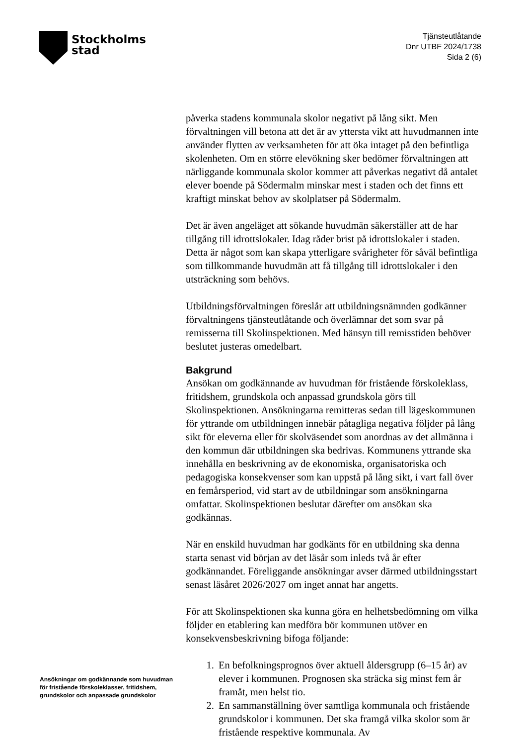Stockholms
stad
Tjänsteutlåtande
Dnr UTBF 2024/1738
Sida 2 (6)
påverka stadens kommunala skolor negativt på lång sikt. Men förvaltningen vill betona att det är av yttersta vikt att huvudmannen inte använder flytten av verksamheten för att öka intaget på den befintliga skolenheten. Om en större elevökning sker bedömer förvaltningen att närliggande kommunala skolor kommer att påverkas negativt då antalet elever boende på Södermalm minskar mest i staden och det finns ett kraftigt minskat behov av skolplatser på Södermalm.
Det är även angeläget att sökande huvudmän säkerställer att de har tillgång till idrottslokaler. Idag råder brist på idrottslokaler i staden. Detta är något som kan skapa ytterligare svårigheter för såväl befintliga som tillkommande huvudmän att få tillgång till idrottslokaler i den utsträckning som behövs.
Utbildningsförvaltningen föreslår att utbildningsnämnden godkänner förvaltningens tjänsteutlåtande och överlämnar det som svar på remisserna till Skolinspektionen. Med hänsyn till remisstiden behöver beslutet justeras omedelbart.
Bakgrund
Ansökan om godkännande av huvudman för fristående förskoleklass, fritidshem, grundskola och anpassad grundskola görs till Skolinspektionen. Ansökningarna remitteras sedan till lägeskommunen för yttrande om utbildningen innebär påtagliga negativa följder på lång sikt för eleverna eller för skolväsendet som anordnas av det allmänna i den kommun där utbildningen ska bedrivas. Kommunens yttrande ska innehålla en beskrivning av de ekonomiska, organisatoriska och pedagogiska konsekvenser som kan uppstå på lång sikt, i vart fall över en femårsperiod, vid start av de utbildningar som ansökningarna omfattar. Skolinspektionen beslutar därefter om ansökan ska godkännas.
När en enskild huvudman har godkänts för en utbildning ska denna starta senast vid början av det läsår som inleds två år efter godkännandet. Föreliggande ansökningar avser därmed utbildningsstart senast läsåret 2026/2027 om inget annat har angetts.
För att Skolinspektionen ska kunna göra en helhetsbedömning om vilka följder en etablering kan medföra bör kommunen utöver en konsekvensbeskrivning bifoga följande:
1. En befolkningsprognos över aktuell åldersgrupp (6–15 år) av elever i kommunen. Prognosen ska sträcka sig minst fem år framåt, men helst tio.
2. En sammanställning över samtliga kommunala och fristående grundskolor i kommunen. Det ska framgå vilka skolor som är fristående respektive kommunala. Av
Ansökningar om godkännande som huvudman för fristående förskoleklasser, fritidshem, grundskolor och anpassade grundskolor